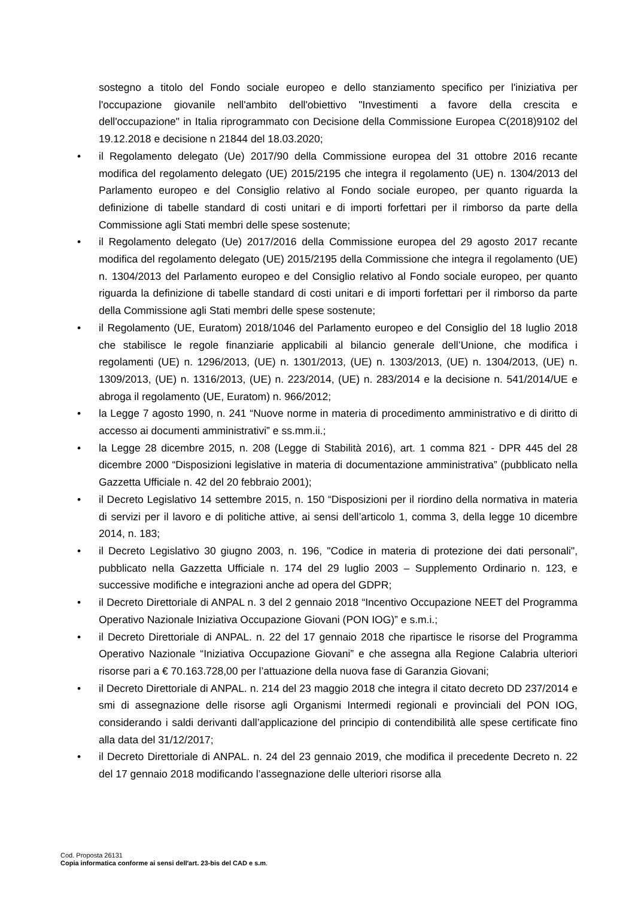sostegno a titolo del Fondo sociale europeo e dello stanziamento specifico per l'iniziativa per l'occupazione giovanile nell'ambito dell'obiettivo "Investimenti a favore della crescita e dell'occupazione" in Italia riprogrammato con Decisione della Commissione Europea C(2018)9102 del 19.12.2018 e decisione n 21844 del 18.03.2020;
• il Regolamento delegato (Ue) 2017/90 della Commissione europea del 31 ottobre 2016 recante modifica del regolamento delegato (UE) 2015/2195 che integra il regolamento (UE) n. 1304/2013 del Parlamento europeo e del Consiglio relativo al Fondo sociale europeo, per quanto riguarda la definizione di tabelle standard di costi unitari e di importi forfettari per il rimborso da parte della Commissione agli Stati membri delle spese sostenute;
• il Regolamento delegato (Ue) 2017/2016 della Commissione europea del 29 agosto 2017 recante modifica del regolamento delegato (UE) 2015/2195 della Commissione che integra il regolamento (UE) n. 1304/2013 del Parlamento europeo e del Consiglio relativo al Fondo sociale europeo, per quanto riguarda la definizione di tabelle standard di costi unitari e di importi forfettari per il rimborso da parte della Commissione agli Stati membri delle spese sostenute;
• il Regolamento (UE, Euratom) 2018/1046 del Parlamento europeo e del Consiglio del 18 luglio 2018 che stabilisce le regole finanziarie applicabili al bilancio generale dell’Unione, che modifica i regolamenti (UE) n. 1296/2013, (UE) n. 1301/2013, (UE) n. 1303/2013, (UE) n. 1304/2013, (UE) n. 1309/2013, (UE) n. 1316/2013, (UE) n. 223/2014, (UE) n. 283/2014 e la decisione n. 541/2014/UE e abroga il regolamento (UE, Euratom) n. 966/2012;
• la Legge 7 agosto 1990, n. 241 “Nuove norme in materia di procedimento amministrativo e di diritto di accesso ai documenti amministrativi” e ss.mm.ii.;
• la Legge 28 dicembre 2015, n. 208 (Legge di Stabilità 2016), art. 1 comma 821 - DPR 445 del 28 dicembre 2000 “Disposizioni legislative in materia di documentazione amministrativa” (pubblicato nella Gazzetta Ufficiale n. 42 del 20 febbraio 2001);
• il Decreto Legislativo 14 settembre 2015, n. 150 “Disposizioni per il riordino della normativa in materia di servizi per il lavoro e di politiche attive, ai sensi dell’articolo 1, comma 3, della legge 10 dicembre 2014, n. 183;
• il Decreto Legislativo 30 giugno 2003, n. 196, "Codice in materia di protezione dei dati personali", pubblicato nella Gazzetta Ufficiale n. 174 del 29 luglio 2003 – Supplemento Ordinario n. 123, e successive modifiche e integrazioni anche ad opera del GDPR;
• il Decreto Direttoriale di ANPAL n. 3 del 2 gennaio 2018 “Incentivo Occupazione NEET del Programma Operativo Nazionale Iniziativa Occupazione Giovani (PON IOG)” e s.m.i.;
• il Decreto Direttoriale di ANPAL. n. 22 del 17 gennaio 2018 che ripartisce le risorse del Programma Operativo Nazionale “Iniziativa Occupazione Giovani” e che assegna alla Regione Calabria ulteriori risorse pari a € 70.163.728,00 per l’attuazione della nuova fase di Garanzia Giovani;
• il Decreto Direttoriale di ANPAL. n. 214 del 23 maggio 2018 che integra il citato decreto DD 237/2014 e smi di assegnazione delle risorse agli Organismi Intermedi regionali e provinciali del PON IOG, considerando i saldi derivanti dall’applicazione del principio di contendibilità alle spese certificate fino alla data del 31/12/2017;
• il Decreto Direttoriale di ANPAL. n. 24 del 23 gennaio 2019, che modifica il precedente Decreto n. 22 del 17 gennaio 2018 modificando l’assegnazione delle ulteriori risorse alla
Cod. Proposta 26131
Copia informatica conforme ai sensi dell'art. 23-bis del CAD e s.m.